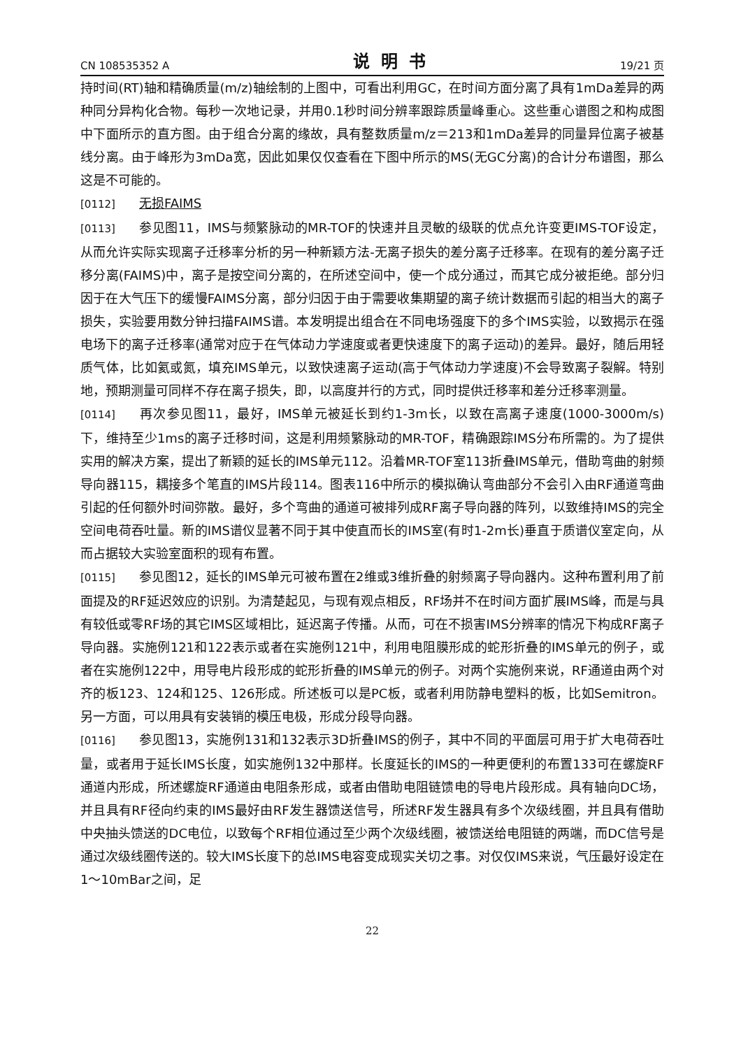CN 108535352 A 说明书 19/21 页
持时间(RT)轴和精确质量(m/z)轴绘制的上图中，可看出利用GC，在时间方面分离了具有1mDa差异的两种同分异构化合物。每秒一次地记录，并用0.1秒时间分辨率跟踪质量峰重心。这些重心谱图之和构成图中下面所示的直方图。由于组合分离的缘故，具有整数质量m/z＝213和1mDa差异的同量异位离子被基线分离。由于峰形为3mDa宽，因此如果仅仅查看在下图中所示的MS(无GC分离)的合计分布谱图，那么这是不可能的。
[0112] 无损FAIMS
[0113] 参见图11，IMS与频繁脉动的MR-TOF的快速并且灵敏的级联的优点允许变更IMS-TOF设定，从而允许实际实现离子迁移率分析的另一种新颖方法-无离子损失的差分离子迁移率。在现有的差分离子迁移分离(FAIMS)中，离子是按空间分离的，在所述空间中，使一个成分通过，而其它成分被拒绝。部分归因于在大气压下的缓慢FAIMS分离，部分归因于由于需要收集期望的离子统计数据而引起的相当大的离子损失，实验要用数分钟扫描FAIMS谱。本发明提出组合在不同电场强度下的多个IMS实验，以致揭示在强电场下的离子迁移率(通常对应于在气体动力学速度或者更快速度下的离子运动)的差异。最好，随后用轻质气体，比如氦或氮，填充IMS单元，以致快速离子运动(高于气体动力学速度)不会导致离子裂解。特别地，预期测量可同样不存在离子损失，即，以高度并行的方式，同时提供迁移率和差分迁移率测量。
[0114] 再次参见图11，最好，IMS单元被延长到约1-3m长，以致在高离子速度(1000-3000m/s)下，维持至少1ms的离子迁移时间，这是利用频繁脉动的MR-TOF，精确跟踪IMS分布所需的。为了提供实用的解决方案，提出了新颖的延长的IMS单元112。沿着MR-TOF室113折叠IMS单元，借助弯曲的射频导向器115，耦接多个笔直的IMS片段114。图表116中所示的模拟确认弯曲部分不会引入由RF通道弯曲引起的任何额外时间弥散。最好，多个弯曲的通道可被排列成RF离子导向器的阵列，以致维持IMS的完全空间电荷吞吐量。新的IMS谱仪显著不同于其中使直而长的IMS室(有时1-2m长)垂直于质谱仪室定向，从而占据较大实验室面积的现有布置。
[0115] 参见图12，延长的IMS单元可被布置在2维或3维折叠的射频离子导向器内。这种布置利用了前面提及的RF延迟效应的识别。为清楚起见，与现有观点相反，RF场并不在时间方面扩展IMS峰，而是与具有较低或零RF场的其它IMS区域相比，延迟离子传播。从而，可在不损害IMS分辨率的情况下构成RF离子导向器。实施例121和122表示或者在实施例121中，利用电阻膜形成的蛇形折叠的IMS单元的例子，或者在实施例122中，用导电片段形成的蛇形折叠的IMS单元的例子。对两个实施例来说，RF通道由两个对齐的板123、124和125、126形成。所述板可以是PC板，或者利用防静电塑料的板，比如Semitron。另一方面，可以用具有安装销的模压电极，形成分段导向器。
[0116] 参见图13，实施例131和132表示3D折叠IMS的例子，其中不同的平面层可用于扩大电荷吞吐量，或者用于延长IMS长度，如实施例132中那样。长度延长的IMS的一种更便利的布置133可在螺旋RF通道内形成，所述螺旋RF通道由电阻条形成，或者由借助电阻链馈电的导电片段形成。具有轴向DC场，并且具有RF径向约束的IMS最好由RF发生器馈送信号，所述RF发生器具有多个次级线圈，并且具有借助中央抽头馈送的DC电位，以致每个RF相位通过至少两个次级线圈，被馈送给电阻链的两端，而DC信号是通过次级线圈传送的。较大IMS长度下的总IMS电容变成现实关切之事。对仅仅IMS来说，气压最好设定在1～10mBar之间，足
22